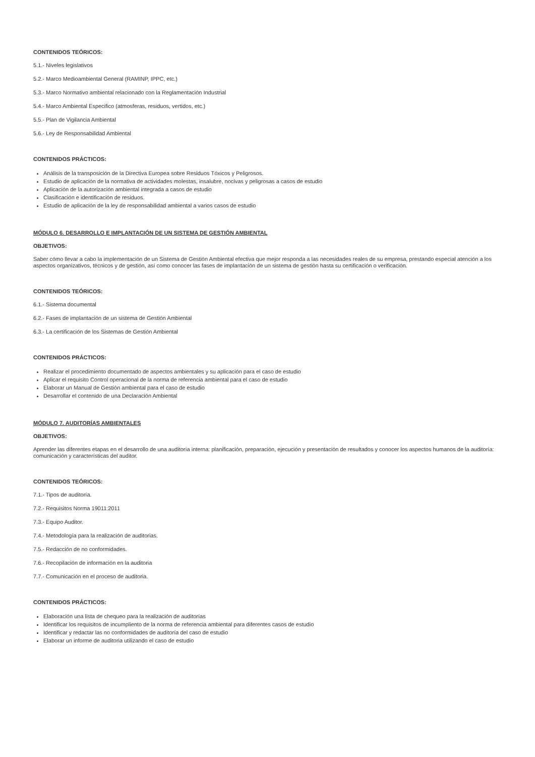CONTENIDOS TEÓRICOS:
5.1.- Niveles legislativos
5.2.- Marco Medioambiental General (RAMINP, IPPC, etc.)
5.3.- Marco Normativo ambiental relacionado con la Reglamentación Industrial
5.4.- Marco Ambiental Especifico (atmosferas, residuos, vertidos, etc.)
5.5.- Plan de Vigilancia Ambiental
5.6.- Ley de Responsabilidad Ambiental
CONTENIDOS PRÁCTICOS:
Análisis de la transposición de la Directiva Europea sobre Residuos Tóxicos y Peligrosos.
Estudio de aplicación de la normativa de actividades molestas, insalubre, nocivas y peligrosas a casos de estudio
Aplicación de la autorización ambiental integrada a casos de estudio
Clasificación e identificación de residuos.
Estudio de aplicación de la ley de responsabilidad ambiental a varios casos de estudio
MÓDULO 6. DESARROLLO E IMPLANTACIÓN DE UN SISTEMA DE GESTIÓN AMBIENTAL
OBJETIVOS:
Saber cómo llevar a cabo la implementación de un Sistema de Gestión Ambiental efectiva que mejor responda a las necesidades reales de su empresa, prestando especial atención a los aspectos organizativos, técnicos y de gestión, así como conocer las fases de implantación de un sistema de gestión hasta su certificación o verificación.
CONTENIDOS TEÓRICOS:
6.1.- Sistema documental
6.2.- Fases de implantación de un sistema de Gestión Ambiental
6.3.- La certificación de los Sistemas de Gestión Ambiental
CONTENIDOS PRÁCTICOS:
Realizar el procedimiento documentado de aspectos ambientales y su aplicación para el caso de estudio
Aplicar el requisito Control operacional de la norma de referencia ambiental para el caso de estudio
Elaborar un Manual de Gestión ambiental para el caso de estudio
Desarrollar el contenido de una Declaración Ambiental
MÓDULO 7. AUDITORÍAS AMBIENTALES
OBJETIVOS:
Aprender las diferentes etapas en el desarrollo de una auditoría interna: planificación, preparación, ejecución y presentación de resultados y conocer los aspectos humanos de la auditoría: comunicación y características del auditor.
CONTENIDOS TEÓRICOS:
7.1.- Tipos de auditoría.
7.2.- Requisitos Norma 19011:2011
7.3.- Equipo Auditor.
7.4.- Metodología para la realización de auditorias.
7.5.- Redacción de no conformidades.
7.6.- Recopilación de información en la auditoria
7.7.- Comunicación en el proceso de auditoria.
CONTENIDOS PRÁCTICOS:
Elaboración una lista de chequeo para la realización de auditorías
Identificar los requisitos de incumpliento de la norma de referencia ambiental para diferentes casos de estudio
Identificar y redactar las no conformidades de auditoría del caso de estudio
Elaborar un informe de auditoria utilizando el caso de estudio